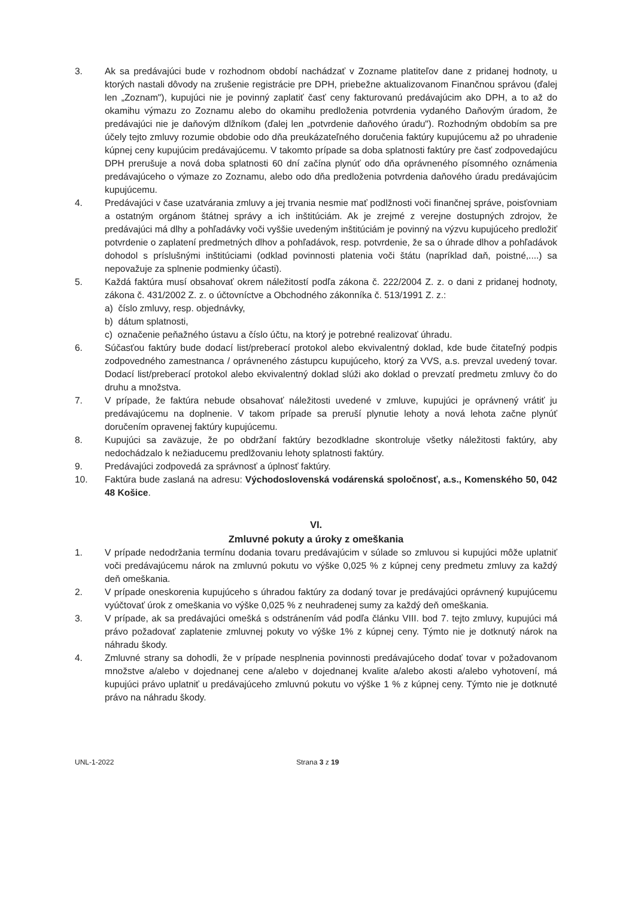3. Ak sa predávajúci bude v rozhodnom období nachádzať v Zozname platiteľov dane z pridanej hodnoty, u ktorých nastali dôvody na zrušenie registrácie pre DPH, priebežne aktualizovanom Finančnou správou (ďalej len „Zoznam"), kupujúci nie je povinný zaplatiť časť ceny fakturovanú predávajúcim ako DPH, a to až do okamihu výmazu zo Zoznamu alebo do okamihu predloženia potvrdenia vydaného Daňovým úradom, že predávajúci nie je daňovým dlžníkom (ďalej len „potvrdenie daňového úradu"). Rozhodným obdobím sa pre účely tejto zmluvy rozumie obdobie odo dňa preukázateľného doručenia faktúry kupujúcemu až po uhradenie kúpnej ceny kupujúcim predávajúcemu. V takomto prípade sa doba splatnosti faktúry pre časť zodpovedajúcu DPH prerušuje a nová doba splatnosti 60 dní začína plynúť odo dňa oprávneného písomného oznámenia predávajúceho o výmaze zo Zoznamu, alebo odo dňa predloženia potvrdenia daňového úradu predávajúcim kupujúcemu.
4. Predávajúci v čase uzatvárania zmluvy a jej trvania nesmie mať podlžnosti voči finančnej správe, poisťovniam a ostatným orgánom štátnej správy a ich inštitúciám. Ak je zrejmé z verejne dostupných zdrojov, že predávajúci má dlhy a pohľadávky voči vyššie uvedeným inštitúciám je povinný na výzvu kupujúceho predložiť potvrdenie o zaplatení predmetných dlhov a pohľadávok, resp. potvrdenie, že sa o úhrade dlhov a pohľadávok dohodol s príslušnými inštitúciami (odklad povinnosti platenia voči štátu (napríklad daň, poistné,....) sa nepovažuje za splnenie podmienky účasti).
5. Každá faktúra musí obsahovať okrem náležitostí podľa zákona č. 222/2004 Z. z. o dani z pridanej hodnoty, zákona č. 431/2002 Z. z. o účtovníctve a Obchodného zákonníka č. 513/1991 Z. z.:
a) číslo zmluvy, resp. objednávky,
b) dátum splatnosti,
c) označenie peňažného ústavu a číslo účtu, na ktorý je potrebné realizovať úhradu.
6. Súčasťou faktúry bude dodací list/preberací protokol alebo ekvivalentný doklad, kde bude čitateľný podpis zodpovedného zamestnanca / oprávneného zástupcu kupujúceho, ktorý za VVS, a.s. prevzal uvedený tovar. Dodací list/preberací protokol alebo ekvivalentný doklad slúži ako doklad o prevzatí predmetu zmluvy čo do druhu a množstva.
7. V prípade, že faktúra nebude obsahovať náležitosti uvedené v zmluve, kupujúci je oprávnený vrátiť ju predávajúcemu na doplnenie. V takom prípade sa preruší plynutie lehoty a nová lehota začne plynúť doručením opravenej faktúry kupujúcemu.
8. Kupujúci sa zaväzuje, že po obdržaní faktúry bezodkladne skontroluje všetky náležitosti faktúry, aby nedochádzalo k nežiaducemu predlžovaniu lehoty splatnosti faktúry.
9. Predávajúci zodpovedá za správnosť a úplnosť faktúry.
10. Faktúra bude zaslaná na adresu: Východoslovenská vodárenská spoločnosť, a.s., Komenského 50, 042 48 Košice.
VI.
Zmluvné pokuty a úroky z omeškania
1. V prípade nedodržania termínu dodania tovaru predávajúcim v súlade so zmluvou si kupujúci môže uplatniť voči predávajúcemu nárok na zmluvnú pokutu vo výške 0,025 % z kúpnej ceny predmetu zmluvy za každý deň omeškania.
2. V prípade oneskorenia kupujúceho s úhradou faktúry za dodaný tovar je predávajúci oprávnený kupujúcemu vyúčtovať úrok z omeškania vo výške 0,025 % z neuhradenej sumy za každý deň omeškania.
3. V prípade, ak sa predávajúci omešká s odstránením vád podľa článku VIII. bod 7. tejto zmluvy, kupujúci má právo požadovať zaplatenie zmluvnej pokuty vo výške 1% z kúpnej ceny. Týmto nie je dotknutý nárok na náhradu škody.
4. Zmluvné strany sa dohodli, že v prípade nesplnenia povinnosti predávajúceho dodať tovar v požadovanom množstve a/alebo v dojednanej cene a/alebo v dojednanej kvalite a/alebo akosti a/alebo vyhotovení, má kupujúci právo uplatniť u predávajúceho zmluvnú pokutu vo výške 1 % z kúpnej ceny. Týmto nie je dotknuté právo na náhradu škody.
UNL-1-2022 Strana 3 z 19